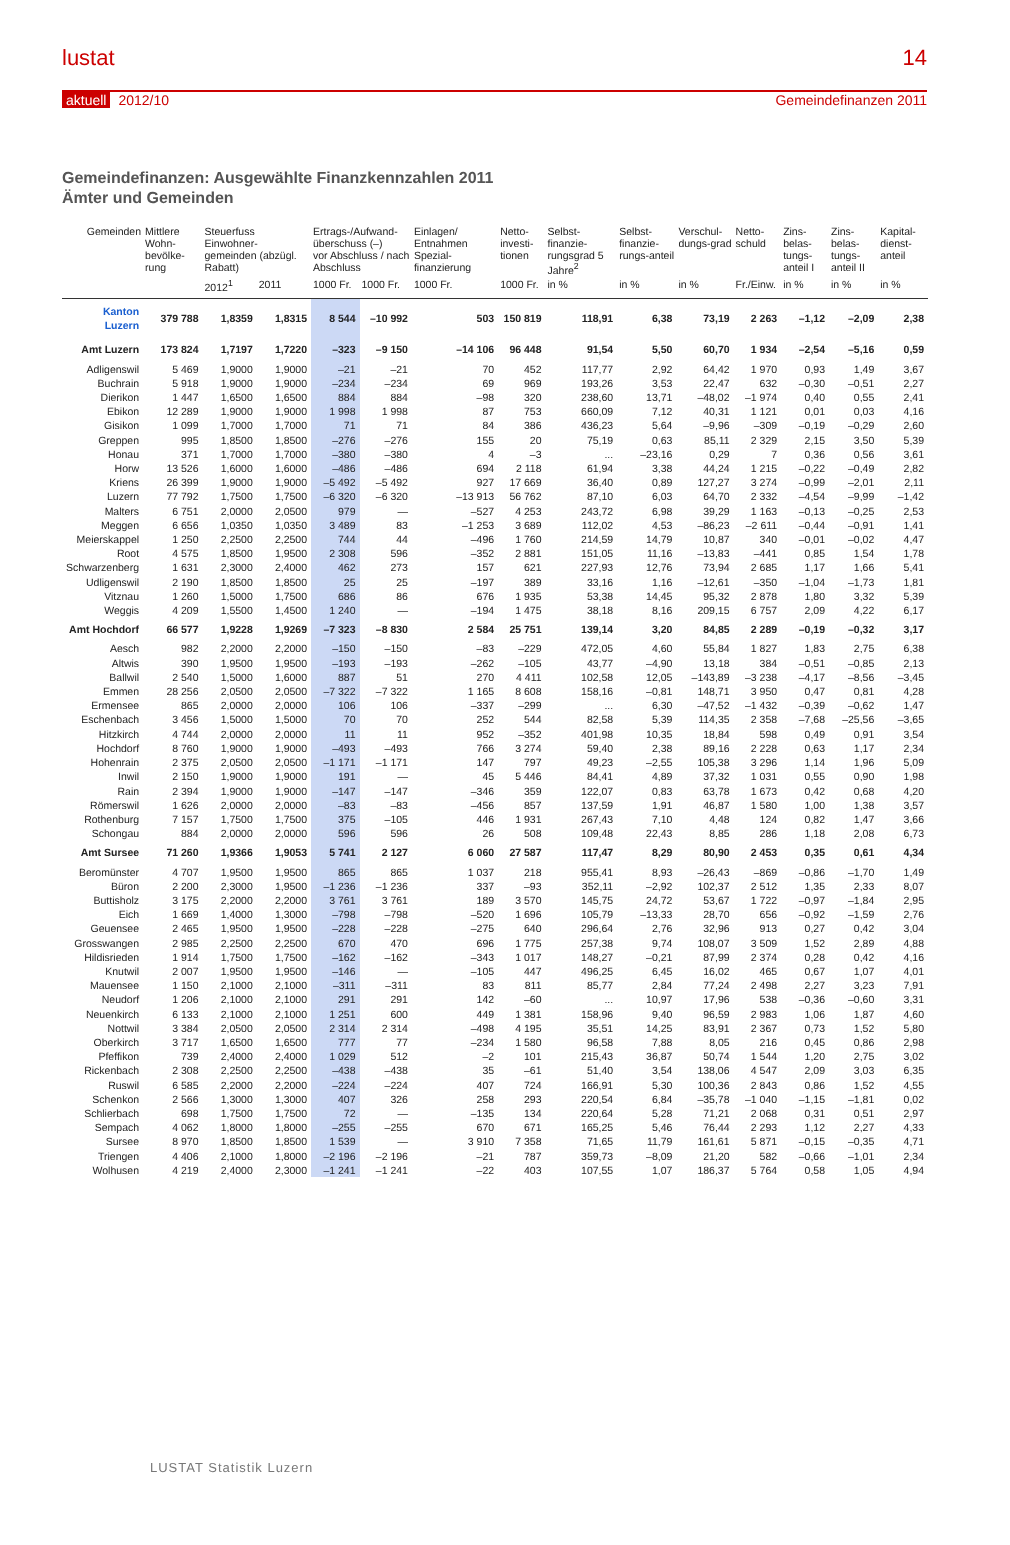lustat 14
aktuell 2012/10 Gemeindefinanzen 2011
Gemeindefinanzen: Ausgewählte Finanzkennzahlen 2011
Ämter und Gemeinden
| Gemeinden | Mittlere Wohn-bevölke-rung | Steuerfuss Einwohner-gemeinden (abzügl. Rabatt) | | Ertrags-/Aufwand-überschuss (–) vor Abschluss / nach Abschluss | | Einlagen/ Entnahmen Spezial-finanzierung | Netto-investi-tionen | Selbst-finanzie-rungsgrad 5 Jahre<sup>2</sup> | Selbst-finanzie-rungs-anteil | Verschul-dungs-grad | Netto-schuld | Zins-belas-tungs-anteil I | Zins-belas-tungs-anteil II | Kapital-dienst-anteil |
| --- | --- | --- | --- | --- | --- | --- | --- | --- | --- | --- | --- | --- | --- | --- |
| | | 2012<sup>1</sup> | 2011 | 1000 Fr. | 1000 Fr. | 1000 Fr. | 1000 Fr. | in % | in % | in % | Fr./Einw. | in % | in % | in % |
| Kanton Luzern | 379 788 | 1,8359 | 1,8315 | 8 544 | –10 992 | 503 | 150 819 | 118,91 | 6,38 | 73,19 | 2 263 | –1,12 | –2,09 | 2,38 |
| Amt Luzern | 173 824 | 1,7197 | 1,7220 | –323 | –9 150 | –14 106 | 96 448 | 91,54 | 5,50 | 60,70 | 1 934 | –2,54 | –5,16 | 0,59 |
| Adligenswil | 5 469 | 1,9000 | 1,9000 | –21 | –21 | 70 | 452 | 117,77 | 2,92 | 64,42 | 1 970 | 0,93 | 1,49 | 3,67 |
| Buchrain | 5 918 | 1,9000 | 1,9000 | –234 | –234 | 69 | 969 | 193,26 | 3,53 | 22,47 | 632 | –0,30 | –0,51 | 2,27 |
| Dierikon | 1 447 | 1,6500 | 1,6500 | 884 | 884 | –98 | 320 | 238,60 | 13,71 | –48,02 | –1 974 | 0,40 | 0,55 | 2,41 |
| Ebikon | 12 289 | 1,9000 | 1,9000 | 1 998 | 1 998 | 87 | 753 | 660,09 | 7,12 | 40,31 | 1 121 | 0,01 | 0,03 | 4,16 |
| Gisikon | 1 099 | 1,7000 | 1,7000 | 71 | 71 | 84 | 386 | 436,23 | 5,64 | –9,96 | –309 | –0,19 | –0,29 | 2,60 |
| Greppen | 995 | 1,8500 | 1,8500 | –276 | –276 | 155 | 20 | 75,19 | 0,63 | 85,11 | 2 329 | 2,15 | 3,50 | 5,39 |
| Honau | 371 | 1,7000 | 1,7000 | –380 | –380 | 4 | –3 | ... | –23,16 | 0,29 | 7 | 0,36 | 0,56 | 3,61 |
| Horw | 13 526 | 1,6000 | 1,6000 | –486 | –486 | 694 | 2 118 | 61,94 | 3,38 | 44,24 | 1 215 | –0,22 | –0,49 | 2,82 |
| Kriens | 26 399 | 1,9000 | 1,9000 | –5 492 | –5 492 | 927 | 17 669 | 36,40 | 0,89 | 127,27 | 3 274 | –0,99 | –2,01 | 2,11 |
| Luzern | 77 792 | 1,7500 | 1,7500 | –6 320 | –6 320 | –13 913 | 56 762 | 87,10 | 6,03 | 64,70 | 2 332 | –4,54 | –9,99 | –1,42 |
| Malters | 6 751 | 2,0000 | 2,0500 | 979 | — | –527 | 4 253 | 243,72 | 6,98 | 39,29 | 1 163 | –0,13 | –0,25 | 2,53 |
| Meggen | 6 656 | 1,0350 | 1,0350 | 3 489 | 83 | –1 253 | 3 689 | 112,02 | 4,53 | –86,23 | –2 611 | –0,44 | –0,91 | 1,41 |
| Meierskappel | 1 250 | 2,2500 | 2,2500 | 744 | 44 | –496 | 1 760 | 214,59 | 14,79 | 10,87 | 340 | –0,01 | –0,02 | 4,47 |
| Root | 4 575 | 1,8500 | 1,9500 | 2 308 | 596 | –352 | 2 881 | 151,05 | 11,16 | –13,83 | –441 | 0,85 | 1,54 | 1,78 |
| Schwarzenberg | 1 631 | 2,3000 | 2,4000 | 462 | 273 | 157 | 621 | 227,93 | 12,76 | 73,94 | 2 685 | 1,17 | 1,66 | 5,41 |
| Udligenswil | 2 190 | 1,8500 | 1,8500 | 25 | 25 | –197 | 389 | 33,16 | 1,16 | –12,61 | –350 | –1,04 | –1,73 | 1,81 |
| Vitznau | 1 260 | 1,5000 | 1,7500 | 686 | 86 | 676 | 1 935 | 53,38 | 14,45 | 95,32 | 2 878 | 1,80 | 3,32 | 5,39 |
| Weggis | 4 209 | 1,5500 | 1,4500 | 1 240 | — | –194 | 1 475 | 38,18 | 8,16 | 209,15 | 6 757 | 2,09 | 4,22 | 6,17 |
| Amt Hochdorf | 66 577 | 1,9228 | 1,9269 | –7 323 | –8 830 | 2 584 | 25 751 | 139,14 | 3,20 | 84,85 | 2 289 | –0,19 | –0,32 | 3,17 |
| Aesch | 982 | 2,2000 | 2,2000 | –150 | –150 | –83 | –229 | 472,05 | 4,60 | 55,84 | 1 827 | 1,83 | 2,75 | 6,38 |
| Altwis | 390 | 1,9500 | 1,9500 | –193 | –193 | –262 | –105 | 43,77 | –4,90 | 13,18 | 384 | –0,51 | –0,85 | 2,13 |
| Ballwil | 2 540 | 1,5000 | 1,6000 | 887 | 51 | 270 | 4 411 | 102,58 | 12,05 | –143,89 | –3 238 | –4,17 | –8,56 | –3,45 |
| Emmen | 28 256 | 2,0500 | 2,0500 | –7 322 | –7 322 | 1 165 | 8 608 | 158,16 | –0,81 | 148,71 | 3 950 | 0,47 | 0,81 | 4,28 |
| Ermensee | 865 | 2,0000 | 2,0000 | 106 | 106 | –337 | –299 | ... | 6,30 | –47,52 | –1 432 | –0,39 | –0,62 | 1,47 |
| Eschenbach | 3 456 | 1,5000 | 1,5000 | 70 | 70 | 252 | 544 | 82,58 | 5,39 | 114,35 | 2 358 | –7,68 | –25,56 | –3,65 |
| Hitzkirch | 4 744 | 2,0000 | 2,0000 | 11 | 11 | 952 | –352 | 401,98 | 10,35 | 18,84 | 598 | 0,49 | 0,91 | 3,54 |
| Hochdorf | 8 760 | 1,9000 | 1,9000 | –493 | –493 | 766 | 3 274 | 59,40 | 2,38 | 89,16 | 2 228 | 0,63 | 1,17 | 2,34 |
| Hohenrain | 2 375 | 2,0500 | 2,0500 | –1 171 | –1 171 | 147 | 797 | 49,23 | –2,55 | 105,38 | 3 296 | 1,14 | 1,96 | 5,09 |
| Inwil | 2 150 | 1,9000 | 1,9000 | 191 | — | 45 | 5 446 | 84,41 | 4,89 | 37,32 | 1 031 | 0,55 | 0,90 | 1,98 |
| Rain | 2 394 | 1,9000 | 1,9000 | –147 | –147 | –346 | 359 | 122,07 | 0,83 | 63,78 | 1 673 | 0,42 | 0,68 | 4,20 |
| Römerswil | 1 626 | 2,0000 | 2,0000 | –83 | –83 | –456 | 857 | 137,59 | 1,91 | 46,87 | 1 580 | 1,00 | 1,38 | 3,57 |
| Rothenburg | 7 157 | 1,7500 | 1,7500 | 375 | –105 | 446 | 1 931 | 267,43 | 7,10 | 4,48 | 124 | 0,82 | 1,47 | 3,66 |
| Schongau | 884 | 2,0000 | 2,0000 | 596 | 596 | 26 | 508 | 109,48 | 22,43 | 8,85 | 286 | 1,18 | 2,08 | 6,73 |
| Amt Sursee | 71 260 | 1,9366 | 1,9053 | 5 741 | 2 127 | 6 060 | 27 587 | 117,47 | 8,29 | 80,90 | 2 453 | 0,35 | 0,61 | 4,34 |
| Beromünster | 4 707 | 1,9500 | 1,9500 | 865 | 865 | 1 037 | 218 | 955,41 | 8,93 | –26,43 | –869 | –0,86 | –1,70 | 1,49 |
| Büron | 2 200 | 2,3000 | 1,9500 | –1 236 | –1 236 | 337 | –93 | 352,11 | –2,92 | 102,37 | 2 512 | 1,35 | 2,33 | 8,07 |
| Buttisholz | 3 175 | 2,2000 | 2,2000 | 3 761 | 3 761 | 189 | 3 570 | 145,75 | 24,72 | 53,67 | 1 722 | –0,97 | –1,84 | 2,95 |
| Eich | 1 669 | 1,4000 | 1,3000 | –798 | –798 | –520 | 1 696 | 105,79 | –13,33 | 28,70 | 656 | –0,92 | –1,59 | 2,76 |
| Geuensee | 2 465 | 1,9500 | 1,9500 | –228 | –228 | –275 | 640 | 296,64 | 2,76 | 32,96 | 913 | 0,27 | 0,42 | 3,04 |
| Grosswangen | 2 985 | 2,2500 | 2,2500 | 670 | 470 | 696 | 1 775 | 257,38 | 9,74 | 108,07 | 3 509 | 1,52 | 2,89 | 4,88 |
| Hildisrieden | 1 914 | 1,7500 | 1,7500 | –162 | –162 | –343 | 1 017 | 148,27 | –0,21 | 87,99 | 2 374 | 0,28 | 0,42 | 4,16 |
| Knutwil | 2 007 | 1,9500 | 1,9500 | –146 | — | –105 | 447 | 496,25 | 6,45 | 16,02 | 465 | 0,67 | 1,07 | 4,01 |
| Mauensee | 1 150 | 2,1000 | 2,1000 | –311 | –311 | 83 | 811 | 85,77 | 2,84 | 77,24 | 2 498 | 2,27 | 3,23 | 7,91 |
| Neudorf | 1 206 | 2,1000 | 2,1000 | 291 | 291 | 142 | –60 | ... | 10,97 | 17,96 | 538 | –0,36 | –0,60 | 3,31 |
| Neuenkirch | 6 133 | 2,1000 | 2,1000 | 1 251 | 600 | 449 | 1 381 | 158,96 | 9,40 | 96,59 | 2 983 | 1,06 | 1,87 | 4,60 |
| Nottwil | 3 384 | 2,0500 | 2,0500 | 2 314 | 2 314 | –498 | 4 195 | 35,51 | 14,25 | 83,91 | 2 367 | 0,73 | 1,52 | 5,80 |
| Oberkirch | 3 717 | 1,6500 | 1,6500 | 777 | 77 | –234 | 1 580 | 96,58 | 7,88 | 8,05 | 216 | 0,45 | 0,86 | 2,98 |
| Pfeffikon | 739 | 2,4000 | 2,4000 | 1 029 | 512 | –2 | 101 | 215,43 | 36,87 | 50,74 | 1 544 | 1,20 | 2,75 | 3,02 |
| Rickenbach | 2 308 | 2,2500 | 2,2500 | –438 | –438 | 35 | –61 | 51,40 | 3,54 | 138,06 | 4 547 | 2,09 | 3,03 | 6,35 |
| Ruswil | 6 585 | 2,2000 | 2,2000 | –224 | –224 | 407 | 724 | 166,91 | 5,30 | 100,36 | 2 843 | 0,86 | 1,52 | 4,55 |
| Schenkon | 2 566 | 1,3000 | 1,3000 | 407 | 326 | 258 | 293 | 220,54 | 6,84 | –35,78 | –1 040 | –1,15 | –1,81 | 0,02 |
| Schlierbach | 698 | 1,7500 | 1,7500 | 72 | — | –135 | 134 | 220,64 | 5,28 | 71,21 | 2 068 | 0,31 | 0,51 | 2,97 |
| Sempach | 4 062 | 1,8000 | 1,8000 | –255 | –255 | 670 | 671 | 165,25 | 5,46 | 76,44 | 2 293 | 1,12 | 2,27 | 4,33 |
| Sursee | 8 970 | 1,8500 | 1,8500 | 1 539 | — | 3 910 | 7 358 | 71,65 | 11,79 | 161,61 | 5 871 | –0,15 | –0,35 | 4,71 |
| Triengen | 4 406 | 2,1000 | 1,8000 | –2 196 | –2 196 | –21 | 787 | 359,73 | –8,09 | 21,20 | 582 | –0,66 | –1,01 | 2,34 |
| Wolhusen | 4 219 | 2,4000 | 2,3000 | –1 241 | –1 241 | –22 | 403 | 107,55 | 1,07 | 186,37 | 5 764 | 0,58 | 1,05 | 4,94 |
LUSTAT Statistik Luzern